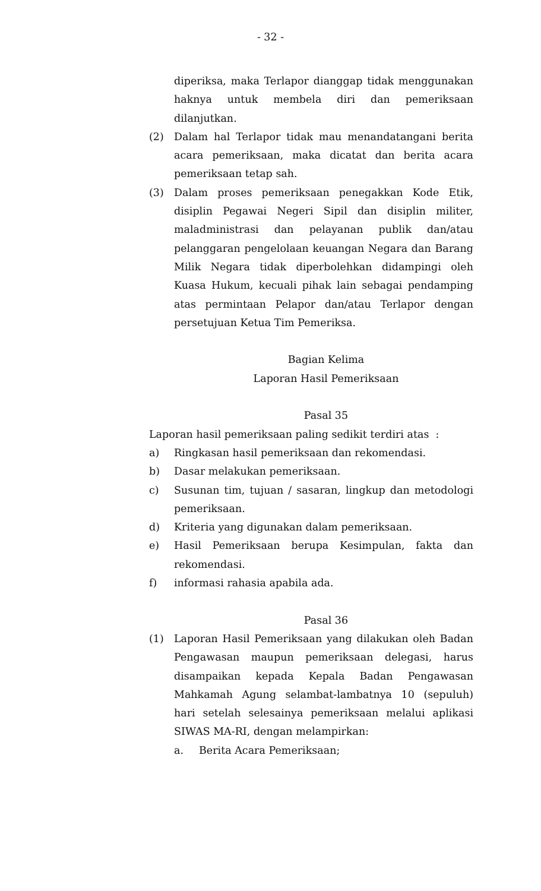- 32 -
diperiksa, maka Terlapor dianggap tidak menggunakan haknya untuk membela diri dan pemeriksaan dilanjutkan.
(2) Dalam hal Terlapor tidak mau menandatangani berita acara pemeriksaan, maka dicatat dan berita acara pemeriksaan tetap sah.
(3) Dalam proses pemeriksaan penegakkan Kode Etik, disiplin Pegawai Negeri Sipil dan disiplin militer, maladministrasi dan pelayanan publik dan/atau pelanggaran pengelolaan keuangan Negara dan Barang Milik Negara tidak diperbolehkan didampingi oleh Kuasa Hukum, kecuali pihak lain sebagai pendamping atas permintaan Pelapor dan/atau Terlapor dengan persetujuan Ketua Tim Pemeriksa.
Bagian Kelima
Laporan Hasil Pemeriksaan
Pasal 35
Laporan hasil pemeriksaan paling sedikit terdiri atas :
a) Ringkasan hasil pemeriksaan dan rekomendasi.
b) Dasar melakukan pemeriksaan.
c) Susunan tim, tujuan / sasaran, lingkup dan metodologi pemeriksaan.
d) Kriteria yang digunakan dalam pemeriksaan.
e) Hasil Pemeriksaan berupa Kesimpulan, fakta dan rekomendasi.
f) informasi rahasia apabila ada.
Pasal 36
(1) Laporan Hasil Pemeriksaan yang dilakukan oleh Badan Pengawasan maupun pemeriksaan delegasi, harus disampaikan kepada Kepala Badan Pengawasan Mahkamah Agung selambat-lambatnya 10 (sepuluh) hari setelah selesainya pemeriksaan melalui aplikasi SIWAS MA-RI, dengan melampirkan:
a. Berita Acara Pemeriksaan;